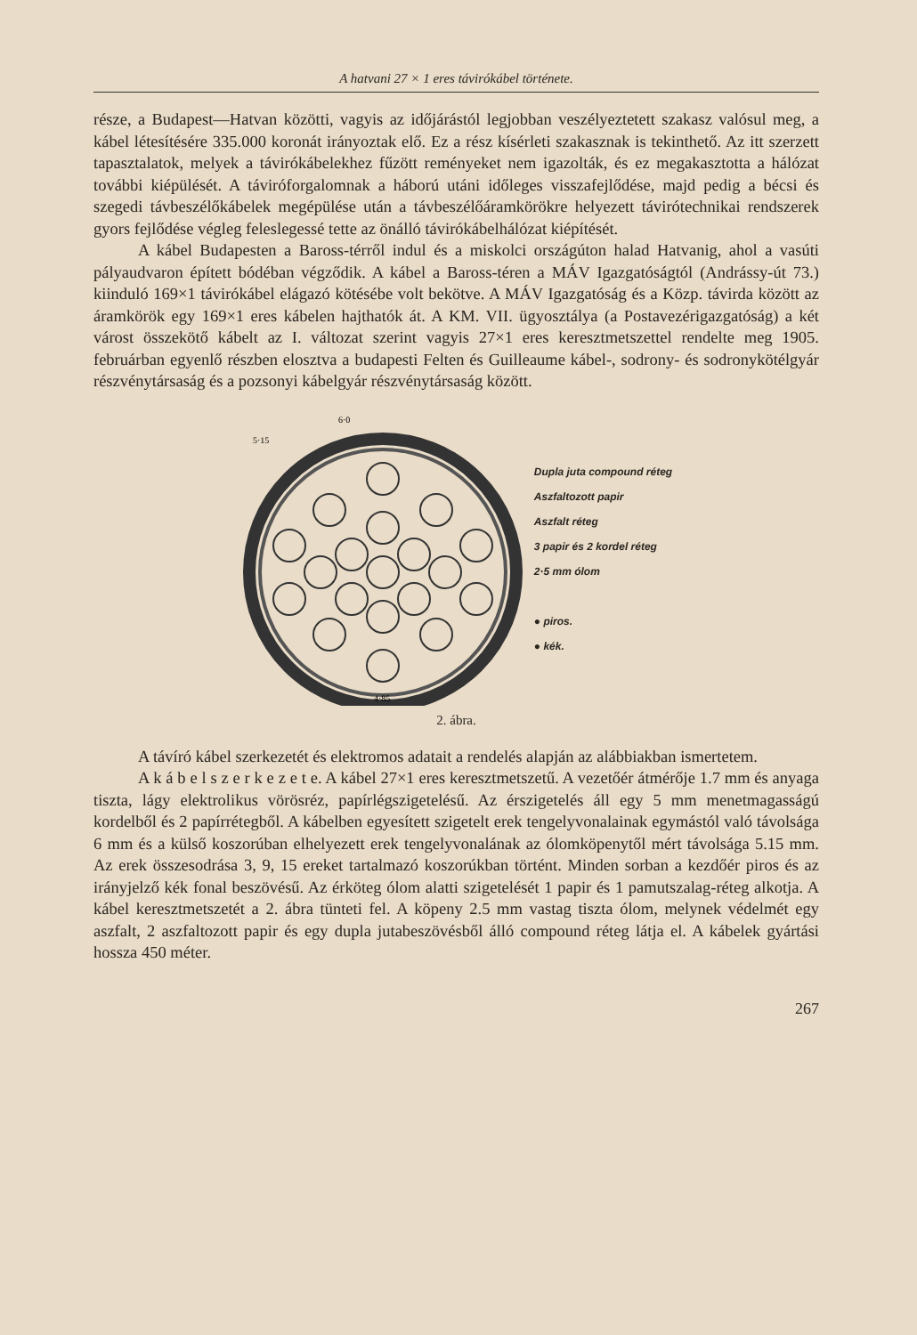A hatvani 27 × 1 eres távirókábel története.
része, a Budapest—Hatvan közötti, vagyis az időjárástól legjobban veszélyeztetett szakasz valósul meg, a kábel létesítésére 335.000 koronát irányoztak elő. Ez a rész kísérleti szakasznak is tekinthető. Az itt szerzett tapasztalatok, melyek a távirókábelekhez fűzött reményeket nem igazolták, és ez megakasztotta a hálózat további kiépülését. A táviróforgalomnak a háború utáni időleges visszafejlődése, majd pedig a bécsi és szegedi távbeszélőkábelek megépülése után a távbeszélőáramkörökre helyezett távirótechnikai rendszerek gyors fejlődése végleg feleslegessé tette az önálló távirókábelhálózat kiépítését.
A kábel Budapesten a Baross-térről indul és a miskolci országúton halad Hatvanig, ahol a vasúti pályaudvaron épített bódéban végződik. A kábel a Baross-téren a MÁV Igazgatóságtól (Andrássy-út 73.) kiinduló 169×1 távirókábel elágazó kötésébe volt bekötve. A MÁV Igazgatóság és a Közp. távirda között az áramkörök egy 169×1 eres kábelen hajthatók át. A KM. VII. ügyosztálya (a Postavezérigazgatóság) a két várost összekötő kábelt az I. változat szerint vagyis 27×1 eres keresztmetszettel rendelte meg 1905. februárban egyenlő részben elosztva a budapesti Felten és Guilleaume kábel-, sodrony- és sodronykötélgyár részvénytársaság és a pozsonyi kábelgyár részvénytársaság között.
6·0
5·15
4·85
Dupla juta compound réteg
Aszfaltozott papir
Aszfalt réteg
3 papir és 2 kordel réteg
2·5 mm ólom
● piros.
● kék.
2. ábra.
A távíró kábel szerkezetét és elektromos adatait a rendelés alapján az alábbiakban ismertetem.
A k á b e l s z e r k e z e t e. A kábel 27×1 eres keresztmetszetű. A vezetőér átmérője 1.7 mm és anyaga tiszta, lágy elektrolikus vörösréz, papírlégszigetelésű. Az érszigetelés áll egy 5 mm menetmagasságú kordelből és 2 papírrétegből. A kábelben egyesített szigetelt erek tengelyvonalainak egymástól való távolsága 6 mm és a külső koszorúban elhelyezett erek tengelyvonalának az ólomköpenytől mért távolsága 5.15 mm. Az erek összesodrása 3, 9, 15 ereket tartalmazó koszorúkban történt. Minden sorban a kezdőér piros és az irányjelző kék fonal beszövésű. Az érköteg ólom alatti szigetelését 1 papir és 1 pamutszalag-réteg alkotja. A kábel keresztmetszetét a 2. ábra tünteti fel. A köpeny 2.5 mm vastag tiszta ólom, melynek védelmét egy aszfalt, 2 aszfaltozott papir és egy dupla jutabeszövésből álló compound réteg látja el. A kábelek gyártási hossza 450 méter.
267